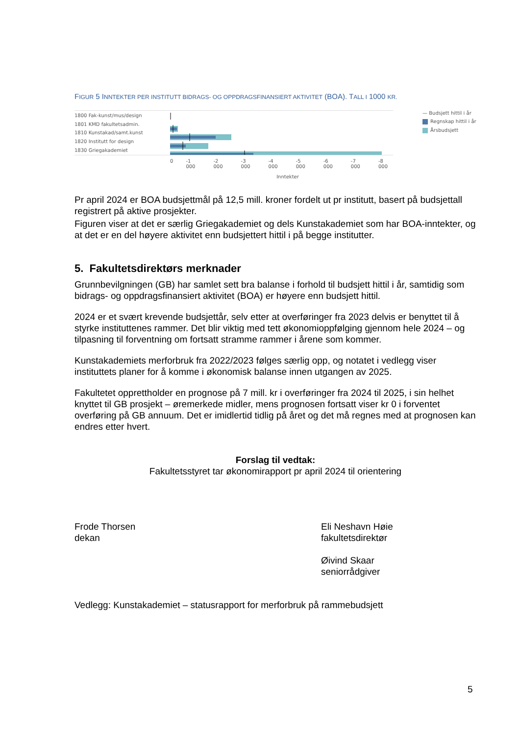FIGUR 5 INNTEKTER PER INSTITUTT BIDRAGS- OG OPPDRAGSFINANSIERT AKTIVITET (BOA). TALL I 1000 KR.
1800 Fak-kunst/mus/design
1801 KMD fakultetsadmin.
1810 Kunstakad/samt.kunst
1820 Institutt for design
1830 Griegakademiet
0 -1 000 -2 000 -3 000 -4 000 -5 000 -6 000 -7 000 -8 000
Inntekter
— Budsjett hittil i år
Regnskap hittil i år
Årsbudsjett
Pr april 2024 er BOA budsjettmål på 12,5 mill. kroner fordelt ut pr institutt, basert på budsjettall registrert på aktive prosjekter.
Figuren viser at det er særlig Griegakademiet og dels Kunstakademiet som har BOA-inntekter, og at det er en del høyere aktivitet enn budsjettert hittil i på begge institutter.
5. Fakultetsdirektørs merknader
Grunnbevilgningen (GB) har samlet sett bra balanse i forhold til budsjett hittil i år, samtidig som bidrags- og oppdragsfinansiert aktivitet (BOA) er høyere enn budsjett hittil.
2024 er et svært krevende budsjettår, selv etter at overføringer fra 2023 delvis er benyttet til å styrke instituttenes rammer. Det blir viktig med tett økonomioppfølging gjennom hele 2024 – og tilpasning til forventning om fortsatt stramme rammer i årene som kommer.
Kunstakademiets merforbruk fra 2022/2023 følges særlig opp, og notatet i vedlegg viser instituttets planer for å komme i økonomisk balanse innen utgangen av 2025.
Fakultetet opprettholder en prognose på 7 mill. kr i overføringer fra 2024 til 2025, i sin helhet knyttet til GB prosjekt – øremerkede midler, mens prognosen fortsatt viser kr 0 i forventet overføring på GB annuum. Det er imidlertid tidlig på året og det må regnes med at prognosen kan endres etter hvert.
Forslag til vedtak:
Fakultetsstyret tar økonomirapport pr april 2024 til orientering
Frode Thorsen
dekan
Eli Neshavn Høie
fakultetsdirektør
Øivind Skaar
seniorrådgiver
Vedlegg: Kunstakademiet – statusrapport for merforbruk på rammebudsjett
5